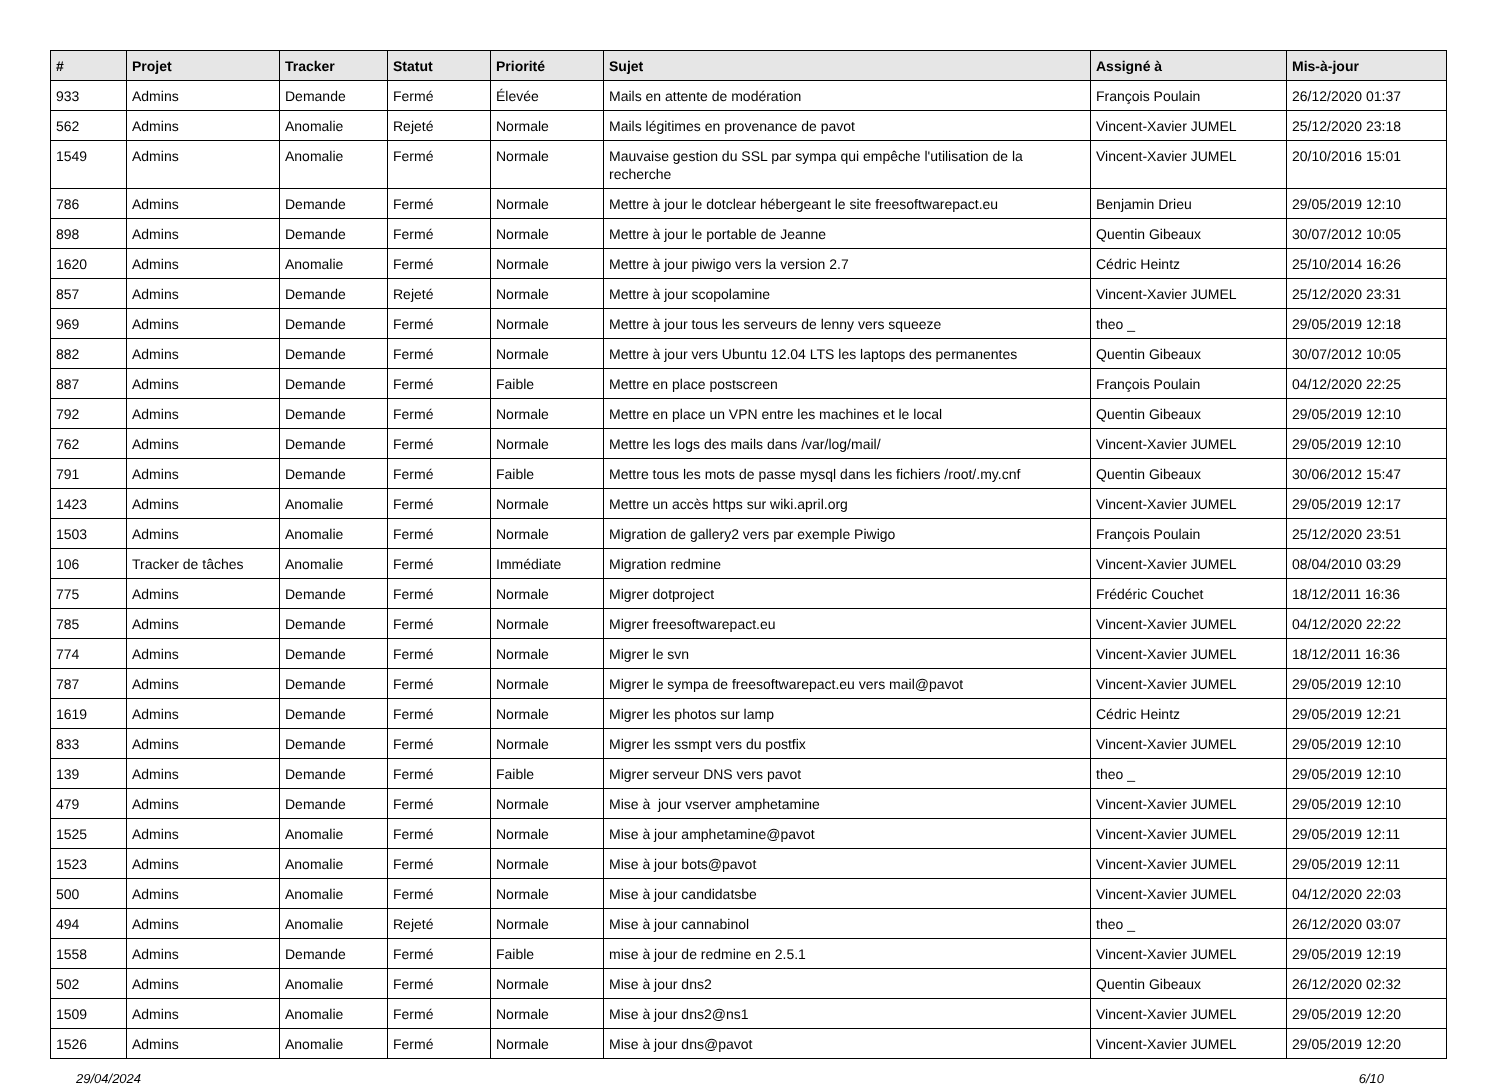| # | Projet | Tracker | Statut | Priorité | Sujet | Assigné à | Mis-à-jour |
| --- | --- | --- | --- | --- | --- | --- | --- |
| 933 | Admins | Demande | Fermé | Élevée | Mails en attente de modération | François Poulain | 26/12/2020 01:37 |
| 562 | Admins | Anomalie | Rejeté | Normale | Mails légitimes en provenance de pavot | Vincent-Xavier JUMEL | 25/12/2020 23:18 |
| 1549 | Admins | Anomalie | Fermé | Normale | Mauvaise gestion du SSL par sympa qui empêche l'utilisation de la recherche | Vincent-Xavier JUMEL | 20/10/2016 15:01 |
| 786 | Admins | Demande | Fermé | Normale | Mettre à jour le dotclear hébergeant le site freesoftwarepact.eu | Benjamin Drieu | 29/05/2019 12:10 |
| 898 | Admins | Demande | Fermé | Normale | Mettre à jour le portable de Jeanne | Quentin Gibeaux | 30/07/2012 10:05 |
| 1620 | Admins | Anomalie | Fermé | Normale | Mettre à jour piwigo vers la version 2.7 | Cédric Heintz | 25/10/2014 16:26 |
| 857 | Admins | Demande | Rejeté | Normale | Mettre à jour scopolamine | Vincent-Xavier JUMEL | 25/12/2020 23:31 |
| 969 | Admins | Demande | Fermé | Normale | Mettre à jour tous les serveurs de lenny vers squeeze | theo _ | 29/05/2019 12:18 |
| 882 | Admins | Demande | Fermé | Normale | Mettre à jour vers Ubuntu 12.04 LTS les laptops des permanentes | Quentin Gibeaux | 30/07/2012 10:05 |
| 887 | Admins | Demande | Fermé | Faible | Mettre en place postscreen | François Poulain | 04/12/2020 22:25 |
| 792 | Admins | Demande | Fermé | Normale | Mettre en place un VPN entre les machines et le local | Quentin Gibeaux | 29/05/2019 12:10 |
| 762 | Admins | Demande | Fermé | Normale | Mettre les logs des mails dans /var/log/mail/ | Vincent-Xavier JUMEL | 29/05/2019 12:10 |
| 791 | Admins | Demande | Fermé | Faible | Mettre tous les mots de passe mysql dans les fichiers /root/.my.cnf | Quentin Gibeaux | 30/06/2012 15:47 |
| 1423 | Admins | Anomalie | Fermé | Normale | Mettre un accès https sur wiki.april.org | Vincent-Xavier JUMEL | 29/05/2019 12:17 |
| 1503 | Admins | Anomalie | Fermé | Normale | Migration de gallery2 vers par exemple Piwigo | François Poulain | 25/12/2020 23:51 |
| 106 | Tracker de tâches | Anomalie | Fermé | Immédiate | Migration redmine | Vincent-Xavier JUMEL | 08/04/2010 03:29 |
| 775 | Admins | Demande | Fermé | Normale | Migrer dotproject | Frédéric Couchet | 18/12/2011 16:36 |
| 785 | Admins | Demande | Fermé | Normale | Migrer freesoftwarepact.eu | Vincent-Xavier JUMEL | 04/12/2020 22:22 |
| 774 | Admins | Demande | Fermé | Normale | Migrer le svn | Vincent-Xavier JUMEL | 18/12/2011 16:36 |
| 787 | Admins | Demande | Fermé | Normale | Migrer le sympa de freesoftwarepact.eu vers mail@pavot | Vincent-Xavier JUMEL | 29/05/2019 12:10 |
| 1619 | Admins | Demande | Fermé | Normale | Migrer les photos sur lamp | Cédric Heintz | 29/05/2019 12:21 |
| 833 | Admins | Demande | Fermé | Normale | Migrer les ssmpt vers du postfix | Vincent-Xavier JUMEL | 29/05/2019 12:10 |
| 139 | Admins | Demande | Fermé | Faible | Migrer serveur DNS vers pavot | theo _ | 29/05/2019 12:10 |
| 479 | Admins | Demande | Fermé | Normale | Mise à jour vserver amphetamine | Vincent-Xavier JUMEL | 29/05/2019 12:10 |
| 1525 | Admins | Anomalie | Fermé | Normale | Mise à jour amphetamine@pavot | Vincent-Xavier JUMEL | 29/05/2019 12:11 |
| 1523 | Admins | Anomalie | Fermé | Normale | Mise à jour bots@pavot | Vincent-Xavier JUMEL | 29/05/2019 12:11 |
| 500 | Admins | Anomalie | Fermé | Normale | Mise à jour candidatsbe | Vincent-Xavier JUMEL | 04/12/2020 22:03 |
| 494 | Admins | Anomalie | Rejeté | Normale | Mise à jour cannabinol | theo _ | 26/12/2020 03:07 |
| 1558 | Admins | Demande | Fermé | Faible | mise à jour de redmine en 2.5.1 | Vincent-Xavier JUMEL | 29/05/2019 12:19 |
| 502 | Admins | Anomalie | Fermé | Normale | Mise à jour dns2 | Quentin Gibeaux | 26/12/2020 02:32 |
| 1509 | Admins | Anomalie | Fermé | Normale | Mise à jour dns2@ns1 | Vincent-Xavier JUMEL | 29/05/2019 12:20 |
| 1526 | Admins | Anomalie | Fermé | Normale | Mise à jour dns@pavot | Vincent-Xavier JUMEL | 29/05/2019 12:20 |
29/04/2024 6/10